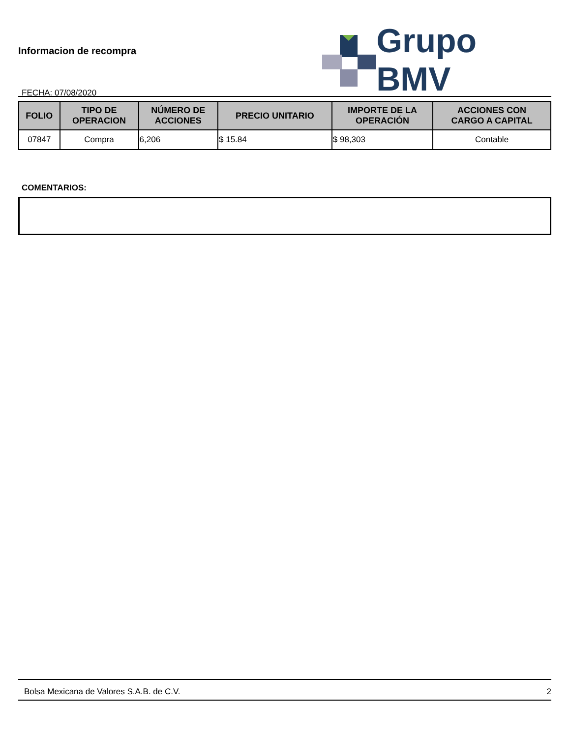Informacion de recompra
FECHA: 07/08/2020
Grupo BMV
| FOLIO | TIPO DE OPERACION | NÚMERO DE ACCIONES | PRECIO UNITARIO | IMPORTE DE LA OPERACIÓN | ACCIONES CON CARGO A CAPITAL |
| --- | --- | --- | --- | --- | --- |
| 07847 | Compra | 6,206 | $ 15.84 | $ 98,303 | Contable |
COMENTARIOS:
Bolsa Mexicana de Valores S.A.B. de C.V. 2